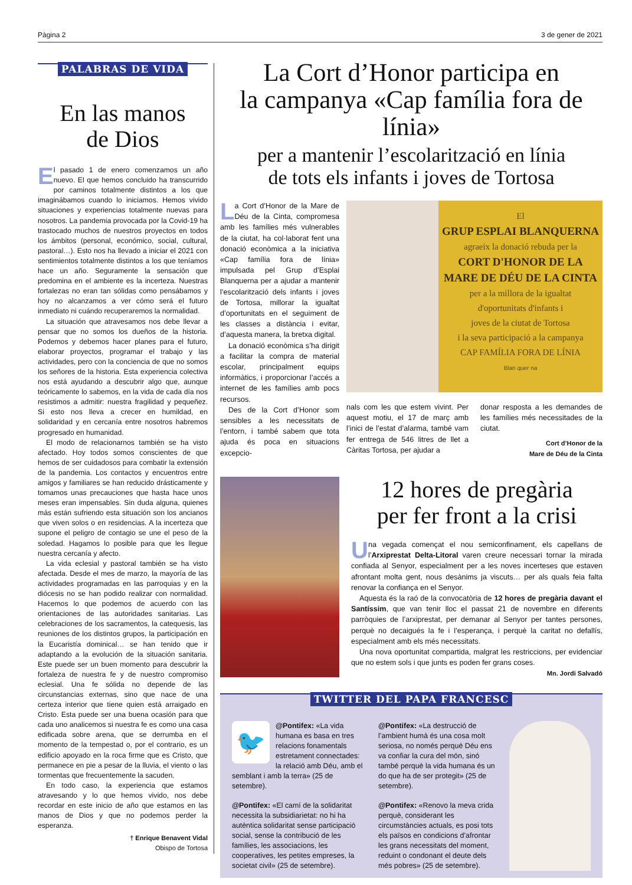Pàgina 2 3 de gener de 2021
PALABRAS DE VIDA
En las manos
de Dios
El pasado 1 de enero comenzamos un año nuevo. El que hemos concluido ha transcurrido por caminos totalmente distintos a los que imaginábamos cuando lo iniciamos. Hemos vivido situaciones y experiencias totalmente nuevas para nosotros. La pandemia provocada por la Covid-19 ha trastocado muchos de nuestros proyectos en todos los ámbitos (personal, económico, social, cultural, pastoral…). Esto nos ha llevado a iniciar el 2021 con sentimientos totalmente distintos a los que teníamos hace un año. Seguramente la sensación que predomina en el ambiente es la incerteza. Nuestras fortalezas no eran tan sólidas como pensábamos y hoy no alcanzamos a ver cómo será el futuro inmediato ni cuándo recuperaremos la normalidad.
La situación que atravesamos nos debe llevar a pensar que no somos los dueños de la historia. Podemos y debemos hacer planes para el futuro, elaborar proyectos, programar el trabajo y las actividades, pero con la conciencia de que no somos los señores de la historia. Esta experiencia colectiva nos está ayudando a descubrir algo que, aunque teóricamente lo sabemos, en la vida de cada día nos resistimos a admitir: nuestra fragilidad y pequeñez. Si esto nos lleva a crecer en humildad, en solidaridad y en cercanía entre nosotros habremos progresado en humanidad.
El modo de relacionarnos también se ha visto afectado. Hoy todos somos conscientes de que hemos de ser cuidadosos para combatir la extensión de la pandemia. Los contactos y encuentros entre amigos y familiares se han reducido drásticamente y tomamos unas precauciones que hasta hace unos meses eran impensables. Sin duda alguna, quienes más están sufriendo esta situación son los ancianos que viven solos o en residencias. A la incerteza que supone el peligro de contagio se une el peso de la soledad. Hagamos lo posible para que les llegue nuestra cercanía y afecto.
La vida eclesial y pastoral también se ha visto afectada. Desde el mes de marzo, la mayoría de las actividades programadas en las parroquias y en la diócesis no se han podido realizar con normalidad. Hacemos lo que podemos de acuerdo con las orientaciones de las autoridades sanitarias. Las celebraciones de los sacramentos, la catequesis, las reuniones de los distintos grupos, la participación en la Eucaristía dominical… se han tenido que ir adaptando a la evolución de la situación sanitaria. Este puede ser un buen momento para descubrir la fortaleza de nuestra fe y de nuestro compromiso eclesial. Una fe sólida no depende de las circunstancias externas, sino que nace de una certeza interior que tiene quien está arraigado en Cristo. Esta puede ser una buena ocasión para que cada uno analicemos si nuestra fe es como una casa edificada sobre arena, que se derrumba en el momento de la tempestad o, por el contrario, es un edificio apoyado en la roca firme que es Cristo, que permanece en pie a pesar de la lluvia, el viento o las tormentas que frecuentemente la sacuden.
En todo caso, la experiencia que estamos atravesando y lo que hemos vivido, nos debe recordar en este inicio de año que estamos en las manos de Dios y que no podemos perder la esperanza.
† Enrique Benavent Vidal
Obispo de Tortosa
La Cort d’Honor participa en
la campanya «Cap família fora de línia»
per a mantenir l’escolarització en línia
de tots els infants i joves de Tortosa
La Cort d’Honor de la Mare de Déu de la Cinta, compromesa amb les famílies més vulnerables de la ciutat, ha col·laborat fent una donació econòmica a la iniciativa «Cap família fora de línia» impulsada pel Grup d’Esplai Blanquerna per a ajudar a mantenir l’escolarització dels infants i joves de Tortosa, millorar la igualtat d’oportunitats en el seguiment de les classes a distància i evitar, d’aquesta manera, la bretxa digital.
La donació econòmica s’ha dirigit a facilitar la compra de material escolar, principalment equips informàtics, i proporcionar l’accés a internet de les famílies amb pocs recursos.
Des de la Cort d’Honor som sensibles a les necessitats de l’entorn, i també sabem que tota ajuda és poca en situacions excepcio-
El
GRUP ESPLAI BLANQUERNA
agraeix la donació rebuda per la
CORT D'HONOR DE LA
MARE DE DÉU DE LA CINTA
per a la millora de la igualtat
d'oportunitats d'infants i
joves de la ciutat de Tortosa
i la seva participació a la campanya
CAP FAMÍLIA FORA DE LÍNIA
Blan quer na
nals com les que estem vivint. Per aquest motiu, el 17 de març amb l’inici de l’estat d’alarma, també vam fer entrega de 546 litres de llet a Càritas Tortosa, per ajudar a
donar resposta a les demandes de les famílies més necessitades de la ciutat.
Cort d’Honor de la
Mare de Déu de la Cinta
12 hores de pregària
per fer front a la crisi
Una vegada començat el nou semiconfinament, els capellans de l’Arxiprestat Delta-Litoral varen creure necessari tornar la mirada confiada al Senyor, especialment per a les noves incerteses que estaven afrontant molta gent, nous desànims ja viscuts… per als quals feia falta renovar la confiança en el Senyor.
Aquesta és la raó de la convocatòria de 12 hores de pregària davant el Santíssim, que van tenir lloc el passat 21 de novembre en diferents parròquies de l’arxiprestat, per demanar al Senyor per tantes persones, perquè no decaigués la fe i l’esperança, i perquè la caritat no defallís, especialment amb els més necessitats.
Una nova oportunitat compartida, malgrat les restriccions, per evidenciar que no estem sols i que junts es poden fer grans coses.
Mn. Jordi Salvadó
TWITTER DEL PAPA FRANCESC
🐦
@Pontifex: «La vida humana es basa en tres relacions fonamentals estretament connectades: la relació amb Déu, amb el semblant i amb la terra» (25 de setembre).
@Pontifex: «El camí de la solidaritat necessita la subsidiarietat: no hi ha autèntica solidaritat sense participació social, sense la contribució de les famílies, les associacions, les cooperatives, les petites empreses, la societat civil» (25 de setembre).
@Pontifex: «La destrucció de l’ambient humà és una cosa molt seriosa, no només perquè Déu ens va confiar la cura del món, sinó també perquè la vida humana és un do que ha de ser protegit» (25 de setembre).
@Pontifex: «Renovo la meva crida perquè, considerant les circumstàncies actuals, es posi tots els països en condicions d’afrontar les grans necessitats del moment, reduint o condonant el deute dels més pobres» (25 de setembre).